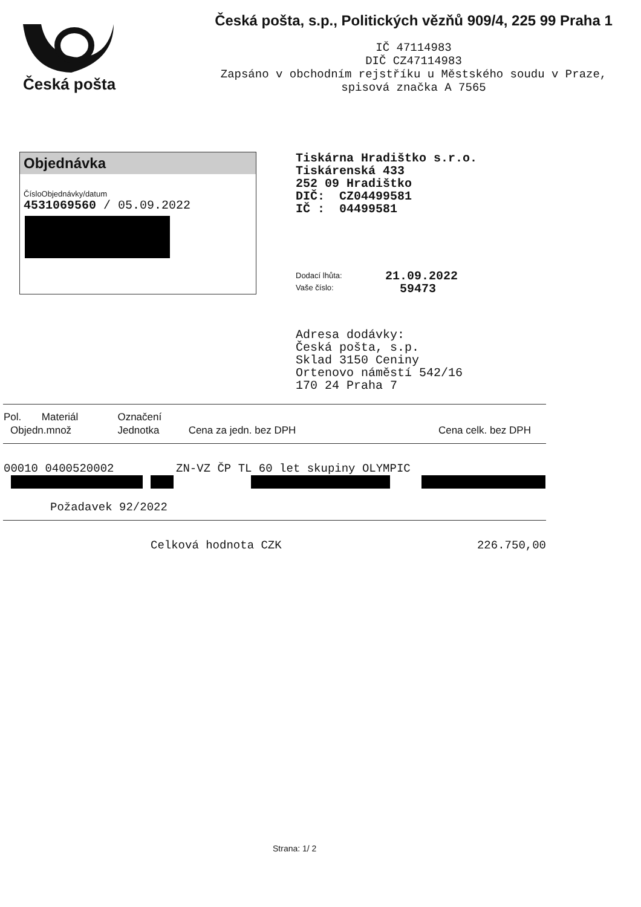Česká pošta
Česká pošta, s.p., Politických vězňů 909/4, 225 99 Praha 1
IČ 47114983
DIČ CZ47114983
Zapsáno v obchodním rejstříku u Městského soudu v Praze,
spisová značka A 7565
Objednávka
ČísloObjednávky/datum
4531069560 / 05.09.2022
Tiskárna Hradištko s.r.o.
Tiskárenská 433
252 09 Hradištko
DIČ: CZ04499581
IČ : 04499581
Dodací lhůta:
Vaše číslo:
21.09.2022
59473
Adresa dodávky:
Česká pošta, s.p.
Sklad 3150 Ceniny
Ortenovo náměstí 542/16
170 24 Praha 7
| Pol. | Materiál | Označení | | |
| --- | --- | --- | --- | --- |
| Objedn.množ | | Jednotka | Cena za jedn. bez DPH | Cena celk. bez DPH |
00010 0400520002 ZN-VZ ČP TL 60 let skupiny OLYMPIC
Požadavek 92/2022
Celková hodnota CZK 226.750,00
Strana: 1/ 2